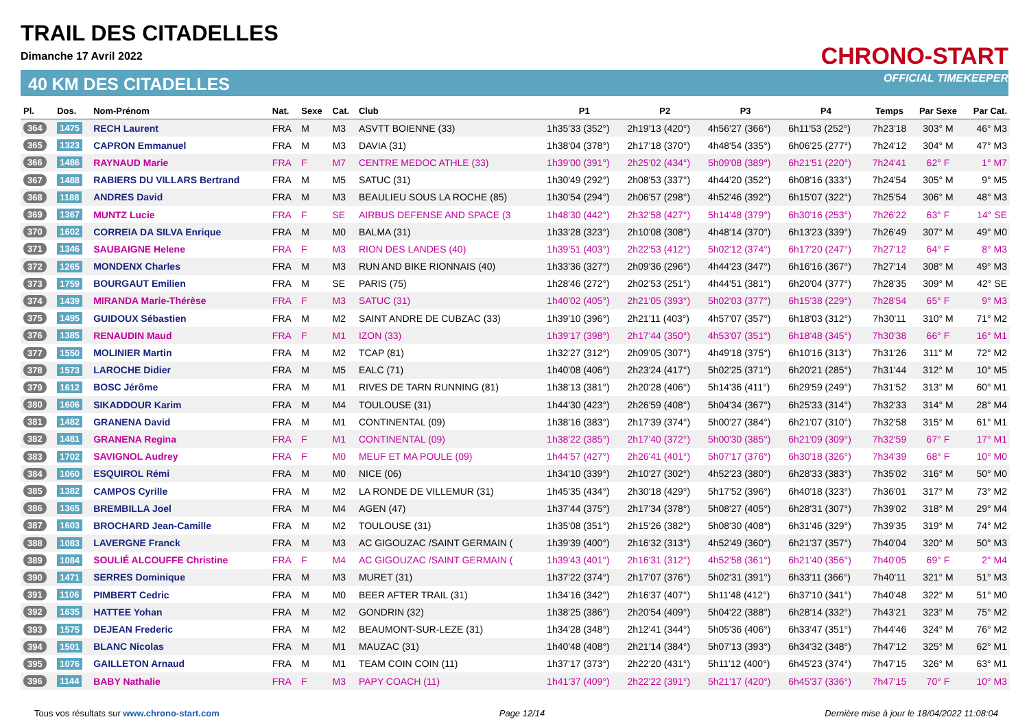TRAIL DES CITADELLES
Dimanche 17 Avril 2022
40 KM DES CITADELLES
CHRONO-START
OFFICIAL TIMEKEEPER
| Pl. | Dos. | Nom-Prénom | Nat. | Sexe | Cat. | Club | P1 | P2 | P3 | P4 | Temps | Par Sexe | Par Cat. |
| --- | --- | --- | --- | --- | --- | --- | --- | --- | --- | --- | --- | --- | --- |
| 364 | 1475 | RECH Laurent | FRA | M | M3 | ASVTT BOIENNE (33) | 1h35'33 (352°) | 2h19'13 (420°) | 4h56'27 (366°) | 6h11'53 (252°) | 7h23'18 | 303° M | 46° M3 |
| 365 | 1323 | CAPRON Emmanuel | FRA | M | M3 | DAVIA (31) | 1h38'04 (378°) | 2h17'18 (370°) | 4h48'54 (335°) | 6h06'25 (277°) | 7h24'12 | 304° M | 47° M3 |
| 366 | 1486 | RAYNAUD Marie | FRA | F | M7 | CENTRE MEDOC ATHLE (33) | 1h39'00 (391°) | 2h25'02 (434°) | 5h09'08 (389°) | 6h21'51 (220°) | 7h24'41 | 62° F | 1° M7 |
| 367 | 1488 | RABIERS DU VILLARS Bertrand | FRA | M | M5 | SATUC (31) | 1h30'49 (292°) | 2h08'53 (337°) | 4h44'20 (352°) | 6h08'16 (333°) | 7h24'54 | 305° M | 9° M5 |
| 368 | 1188 | ANDRES David | FRA | M | M3 | BEAULIEU SOUS LA ROCHE (85) | 1h30'54 (294°) | 2h06'57 (298°) | 4h52'46 (392°) | 6h15'07 (322°) | 7h25'54 | 306° M | 48° M3 |
| 369 | 1367 | MUNTZ Lucie | FRA | F | SE | AIRBUS DEFENSE AND SPACE (3 | 1h48'30 (442°) | 2h32'58 (427°) | 5h14'48 (379°) | 6h30'16 (253°) | 7h26'22 | 63° F | 14° SE |
| 370 | 1602 | CORREIA DA SILVA Enrique | FRA | M | M0 | BALMA (31) | 1h33'28 (323°) | 2h10'08 (308°) | 4h48'14 (370°) | 6h13'23 (339°) | 7h26'49 | 307° M | 49° M0 |
| 371 | 1346 | SAUBAIGNE Helene | FRA | F | M3 | RION DES LANDES (40) | 1h39'51 (403°) | 2h22'53 (412°) | 5h02'12 (374°) | 6h17'20 (247°) | 7h27'12 | 64° F | 8° M3 |
| 372 | 1265 | MONDENX Charles | FRA | M | M3 | RUN AND BIKE RIONNAIS (40) | 1h33'36 (327°) | 2h09'36 (296°) | 4h44'23 (347°) | 6h16'16 (367°) | 7h27'14 | 308° M | 49° M3 |
| 373 | 1759 | BOURGAUT Emilien | FRA | M | SE | PARIS (75) | 1h28'46 (272°) | 2h02'53 (251°) | 4h44'51 (381°) | 6h20'04 (377°) | 7h28'35 | 309° M | 42° SE |
| 374 | 1439 | MIRANDA Marie-Thérèse | FRA | F | M3 | SATUC (31) | 1h40'02 (405°) | 2h21'05 (393°) | 5h02'03 (377°) | 6h15'38 (229°) | 7h28'54 | 65° F | 9° M3 |
| 375 | 1495 | GUIDOUX Sébastien | FRA | M | M2 | SAINT ANDRE DE CUBZAC (33) | 1h39'10 (396°) | 2h21'11 (403°) | 4h57'07 (357°) | 6h18'03 (312°) | 7h30'11 | 310° M | 71° M2 |
| 376 | 1385 | RENAUDIN Maud | FRA | F | M1 | IZON (33) | 1h39'17 (398°) | 2h17'44 (350°) | 4h53'07 (351°) | 6h18'48 (345°) | 7h30'38 | 66° F | 16° M1 |
| 377 | 1550 | MOLINIER Martin | FRA | M | M2 | TCAP (81) | 1h32'27 (312°) | 2h09'05 (307°) | 4h49'18 (375°) | 6h10'16 (313°) | 7h31'26 | 311° M | 72° M2 |
| 378 | 1573 | LAROCHE Didier | FRA | M | M5 | EALC (71) | 1h40'08 (406°) | 2h23'24 (417°) | 5h02'25 (371°) | 6h20'21 (285°) | 7h31'44 | 312° M | 10° M5 |
| 379 | 1612 | BOSC Jérôme | FRA | M | M1 | RIVES DE TARN RUNNING (81) | 1h38'13 (381°) | 2h20'28 (406°) | 5h14'36 (411°) | 6h29'59 (249°) | 7h31'52 | 313° M | 60° M1 |
| 380 | 1606 | SIKADDOUR Karim | FRA | M | M4 | TOULOUSE (31) | 1h44'30 (423°) | 2h26'59 (408°) | 5h04'34 (367°) | 6h25'33 (314°) | 7h32'33 | 314° M | 28° M4 |
| 381 | 1482 | GRANENA David | FRA | M | M1 | CONTINENTAL (09) | 1h38'16 (383°) | 2h17'39 (374°) | 5h00'27 (384°) | 6h21'07 (310°) | 7h32'58 | 315° M | 61° M1 |
| 382 | 1481 | GRANENA Regina | FRA | F | M1 | CONTINENTAL (09) | 1h38'22 (385°) | 2h17'40 (372°) | 5h00'30 (385°) | 6h21'09 (309°) | 7h32'59 | 67° F | 17° M1 |
| 383 | 1702 | SAVIGNOL Audrey | FRA | F | M0 | MEUF ET MA POULE (09) | 1h44'57 (427°) | 2h26'41 (401°) | 5h07'17 (376°) | 6h30'18 (326°) | 7h34'39 | 68° F | 10° M0 |
| 384 | 1060 | ESQUIROL Rémi | FRA | M | M0 | NICE (06) | 1h34'10 (339°) | 2h10'27 (302°) | 4h52'23 (380°) | 6h28'33 (383°) | 7h35'02 | 316° M | 50° M0 |
| 385 | 1382 | CAMPOS Cyrille | FRA | M | M2 | LA RONDE DE VILLEMUR (31) | 1h45'35 (434°) | 2h30'18 (429°) | 5h17'52 (396°) | 6h40'18 (323°) | 7h36'01 | 317° M | 73° M2 |
| 386 | 1365 | BREMBILLA Joel | FRA | M | M4 | AGEN (47) | 1h37'44 (375°) | 2h17'34 (378°) | 5h08'27 (405°) | 6h28'31 (307°) | 7h39'02 | 318° M | 29° M4 |
| 387 | 1603 | BROCHARD Jean-Camille | FRA | M | M2 | TOULOUSE (31) | 1h35'08 (351°) | 2h15'26 (382°) | 5h08'30 (408°) | 6h31'46 (329°) | 7h39'35 | 319° M | 74° M2 |
| 388 | 1083 | LAVERGNE Franck | FRA | M | M3 | AC GIGOUZAC /SAINT GERMAIN ( | 1h39'39 (400°) | 2h16'32 (313°) | 4h52'49 (360°) | 6h21'37 (357°) | 7h40'04 | 320° M | 50° M3 |
| 389 | 1084 | SOULIÉ ALCOUFFE Christine | FRA | F | M4 | AC GIGOUZAC /SAINT GERMAIN ( | 1h39'43 (401°) | 2h16'31 (312°) | 4h52'58 (361°) | 6h21'40 (356°) | 7h40'05 | 69° F | 2° M4 |
| 390 | 1471 | SERRES Dominique | FRA | M | M3 | MURET (31) | 1h37'22 (374°) | 2h17'07 (376°) | 5h02'31 (391°) | 6h33'11 (366°) | 7h40'11 | 321° M | 51° M3 |
| 391 | 1106 | PIMBERT Cedric | FRA | M | M0 | BEER AFTER TRAIL (31) | 1h34'16 (342°) | 2h16'37 (407°) | 5h11'48 (412°) | 6h37'10 (341°) | 7h40'48 | 322° M | 51° M0 |
| 392 | 1635 | HATTEE Yohan | FRA | M | M2 | GONDRIN (32) | 1h38'25 (386°) | 2h20'54 (409°) | 5h04'22 (388°) | 6h28'14 (332°) | 7h43'21 | 323° M | 75° M2 |
| 393 | 1575 | DEJEAN Frederic | FRA | M | M2 | BEAUMONT-SUR-LEZE (31) | 1h34'28 (348°) | 2h12'41 (344°) | 5h05'36 (406°) | 6h33'47 (351°) | 7h44'46 | 324° M | 76° M2 |
| 394 | 1501 | BLANC Nicolas | FRA | M | M1 | MAUZAC (31) | 1h40'48 (408°) | 2h21'14 (384°) | 5h07'13 (393°) | 6h34'32 (348°) | 7h47'12 | 325° M | 62° M1 |
| 395 | 1076 | GAILLETON Arnaud | FRA | M | M1 | TEAM COIN COIN (11) | 1h37'17 (373°) | 2h22'20 (431°) | 5h11'12 (400°) | 6h45'23 (374°) | 7h47'15 | 326° M | 63° M1 |
| 396 | 1144 | BABY Nathalie | FRA | F | M3 | PAPY COACH (11) | 1h41'37 (409°) | 2h22'22 (391°) | 5h21'17 (420°) | 6h45'37 (336°) | 7h47'15 | 70° F | 10° M3 |
Tous vos résultats sur www.chrono-start.com Page 12/14 Dernière mise à jour le 18/04/2022 11:08:04